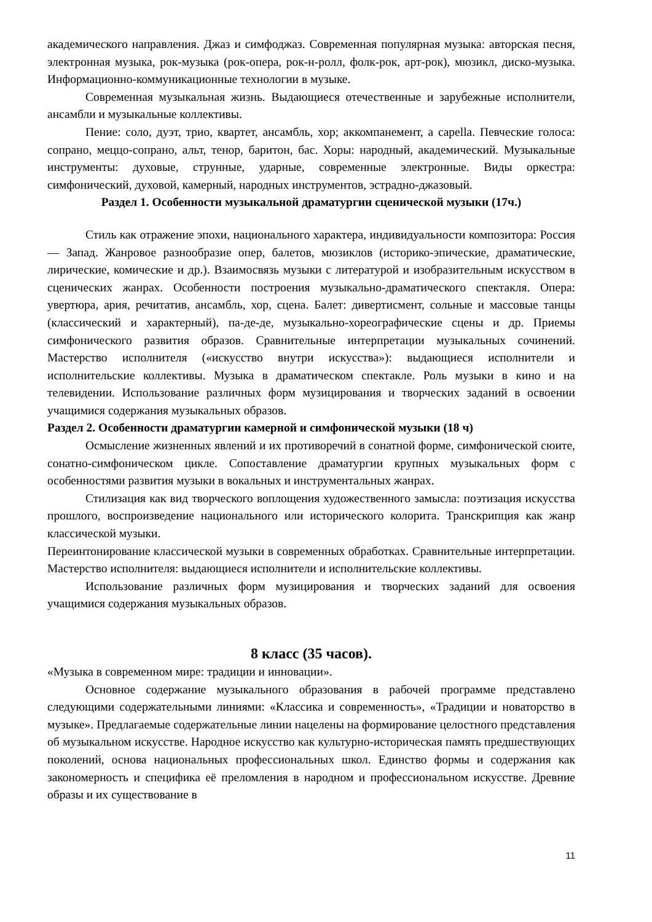академического направления. Джаз и симфоджаз. Современная популярная музыка: авторская песня, электронная музыка, рок-музыка (рок-опера, рок-н-ролл, фолк-рок, арт-рок), мюзикл, диско-музыка. Информационно-коммуникационные технологии в музыке.
Современная музыкальная жизнь. Выдающиеся отечественные и зарубежные исполнители, ансамбли и музыкальные коллективы.
Пение: соло, дуэт, трио, квартет, ансамбль, хор; аккомпанемент, a capella. Певческие голоса: сопрано, меццо-сопрано, альт, тенор, баритон, бас. Хоры: народный, академический. Музыкальные инструменты: духовые, струнные, ударные, современные электронные. Виды оркестра: симфонический, духовой, камерный, народных инструментов, эстрадно-джазовый.
Раздел 1. Особенности музыкальной драматургии сценической музыки (17ч.)
Стиль как отражение эпохи, национального характера, индивидуальности композитора: Россия — Запад. Жанровое разнообразие опер, балетов, мюзиклов (историко-эпические, драматические, лирические, комические и др.). Взаимосвязь музыки с литературой и изобразительным искусством в сценических жанрах. Особенности построения музыкально-драматического спектакля. Опера: увертюра, ария, речитатив, ансамбль, хор, сцена. Балет: дивертисмент, сольные и массовые танцы (классический и характерный), па-де-де, музыкально-хореографические сцены и др. Приемы симфонического развития образов. Сравнительные интерпретации музыкальных сочинений. Мастерство исполнителя («искусство внутри искусства»): выдающиеся исполнители и исполнительские коллективы. Музыка в драматическом спектакле. Роль музыки в кино и на телевидении. Использование различных форм музицирования и творческих заданий в освоении учащимися содержания музыкальных образов.
Раздел 2. Особенности драматургии камерной и симфонической музыки (18 ч)
Осмысление жизненных явлений и их противоречий в сонатной форме, симфонической сюите, сонатно-симфоническом цикле. Сопоставление драматургии крупных музыкальных форм с особенностями развития музыки в вокальных и инструментальных жанрах.
Стилизация как вид творческого воплощения художественного замысла: поэтизация искусства прошлого, воспроизведение национального или исторического колорита. Транскрипция как жанр классической музыки.
Переинтонирование классической музыки в современных обработках. Сравнительные интерпретации. Мастерство исполнителя: выдающиеся исполнители и исполнительские коллективы.
Использование различных форм музицирования и творческих заданий для освоения учащимися содержания музыкальных образов.
8 класс (35 часов).
«Музыка в современном мире: традиции и инновации».
Основное содержание музыкального образования в рабочей программе представлено следующими содержательными линиями: «Классика и современность», «Традиции и новаторство в музыке». Предлагаемые содержательные линии нацелены на формирование целостного представления об музыкальном искусстве. Народное искусство как культурно-историческая память предшествующих поколений, основа национальных профессиональных школ. Единство формы и содержания как закономерность и специфика её преломления в народном и профессиональном искусстве. Древние образы и их существование в
11